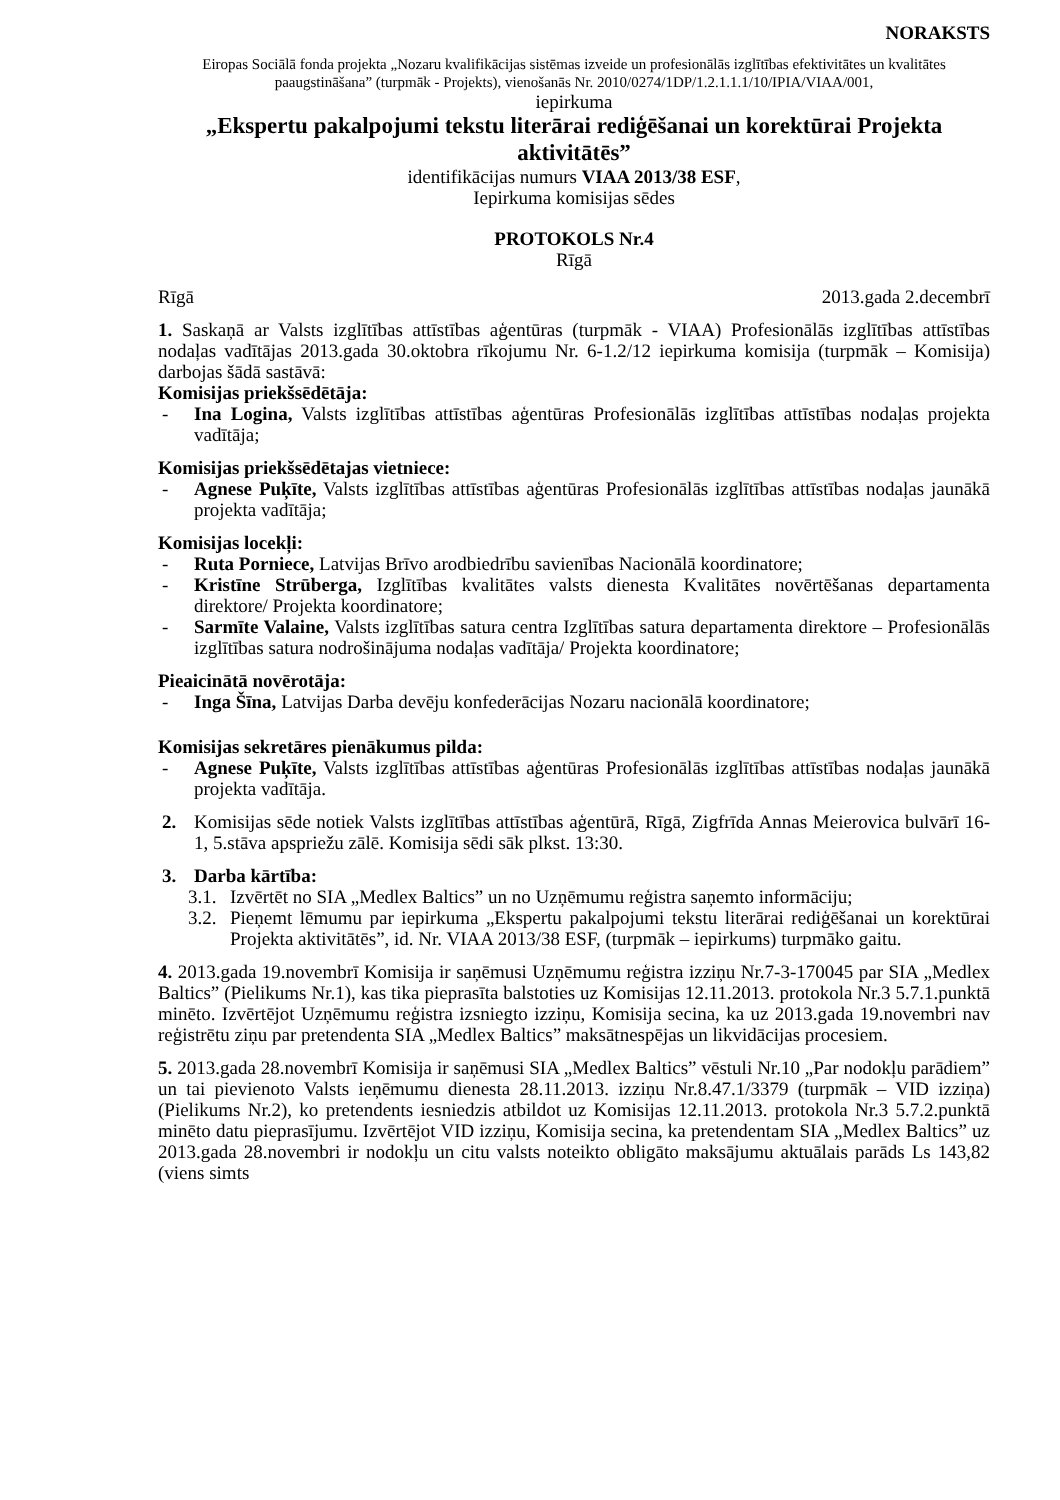NORAKSTS
Eiropas Sociālā fonda projekta „Nozaru kvalifikācijas sistēmas izveide un profesionālās izglītības efektivitātes un kvalitātes paaugstināšana” (turpmāk - Projekts), vienošanās Nr. 2010/0274/1DP/1.2.1.1.1/10/IPIA/VIAA/001,
iepirkuma
„Ekspertu pakalpojumi tekstu literārai rediģēšanai un korektūrai Projekta aktivitātēs”
identifikācijas numurs VIAA 2013/38 ESF,
Iepirkuma komisijas sēdes
PROTOKOLS Nr.4
Rīgā
Rīgā 2013.gada 2.decembrī
1. Saskaņā ar Valsts izglītības attīstības aģentūras (turpmāk - VIAA) Profesionālās izglītības attīstības nodaļas vadītājas 2013.gada 30.oktobra rīkojumu Nr. 6-1.2/12 iepirkuma komisija (turpmāk – Komisija) darbojas šādā sastāvā:
Komisijas priekšsēdētāja:
- Ina Logina, Valsts izglītības attīstības aģentūras Profesionālās izglītības attīstības nodaļas projekta vadītāja;
Komisijas priekšsēdētajas vietniece:
- Agnese Puķīte, Valsts izglītības attīstības aģentūras Profesionālās izglītības attīstības nodaļas jaunākā projekta vadītāja;
Komisijas locekļi:
- Ruta Porniece, Latvijas Brīvo arodbiedrību savienības Nacionālā koordinatore;
- Kristīne Strūberga, Izglītības kvalitātes valsts dienesta Kvalitātes novērtēšanas departamenta direktore/ Projekta koordinatore;
- Sarmīte Valaine, Valsts izglītības satura centra Izglītības satura departamenta direktore – Profesionālās izglītības satura nodrošinājuma nodaļas vadītāja/ Projekta koordinatore;
Pieaicinātā novērotāja:
- Inga Šīna, Latvijas Darba devēju konfederācijas Nozaru nacionālā koordinatore;
Komisijas sekretāres pienākumus pilda:
- Agnese Puķīte, Valsts izglītības attīstības aģentūras Profesionālās izglītības attīstības nodaļas jaunākā projekta vadītāja.
2. Komisijas sēde notiek Valsts izglītības attīstības aģentūrā, Rīgā, Zigfrīda Annas Meierovica bulvārī 16-1, 5.stāva apspriežu zālē. Komisija sēdi sāk plkst. 13:30.
3. Darba kārtība:
3.1. Izvērtēt no SIA „Medlex Baltics” un no Uzņēmumu reģistra saņemto informāciju;
3.2. Pieņemt lēmumu par iepirkuma „Ekspertu pakalpojumi tekstu literārai rediģēšanai un korektūrai Projekta aktivitātēs”, id. Nr. VIAA 2013/38 ESF, (turpmāk – iepirkums) turpmāko gaitu.
4. 2013.gada 19.novembrī Komisija ir saņēmusi Uzņēmumu reģistra izziņu Nr.7-3-170045 par SIA „Medlex Baltics” (Pielikums Nr.1), kas tika pieprasīta balstoties uz Komisijas 12.11.2013. protokola Nr.3 5.7.1.punktā minēto. Izvērtējot Uzņēmumu reģistra izsniegto izziņu, Komisija secina, ka uz 2013.gada 19.novembri nav reģistrētu ziņu par pretendenta SIA „Medlex Baltics” maksātnespējas un likvidācijas procesiem.
5. 2013.gada 28.novembrī Komisija ir saņēmusi SIA „Medlex Baltics” vēstuli Nr.10 „Par nodokļu parādiem” un tai pievienoto Valsts ieņēmumu dienesta 28.11.2013. izziņu Nr.8.47.1/3379 (turpmāk – VID izziņa) (Pielikums Nr.2), ko pretendents iesniedzis atbildot uz Komisijas 12.11.2013. protokola Nr.3 5.7.2.punktā minēto datu pieprasījumu. Izvērtējot VID izziņu, Komisija secina, ka pretendentam SIA „Medlex Baltics” uz 2013.gada 28.novembri ir nodokļu un citu valsts noteikto obligāto maksājumu aktuālais parāds Ls 143,82 (viens simts